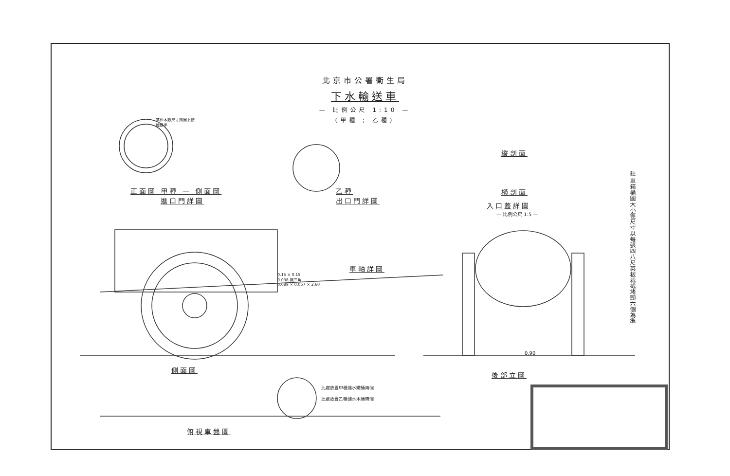北京市公署衛生局
下水輸送車
— 比例公尺 1:10 —
(甲種 ; 乙種)
正面圖 甲種 — 側面圖
進口門詳圖
乙種
出口門詳圖
縱剖面
橫剖面
入口蓋詳圖
— 比例公尺 1:5 —
車軸詳圖
側面圖
後部立圖
俯視車盤圖
此處放置甲種儲水鐵桶兩個
此處放置乙種儲水木桶兩個
0.15 × 0.15
0.038 鐵三角
0.089 × 0.057 × 2.60
某松木竅尺寸照圖上接
鐵提手
0.90
註 車箱桶圓大小徑尺寸以每張四八尺英板裁截堵頭六個為準